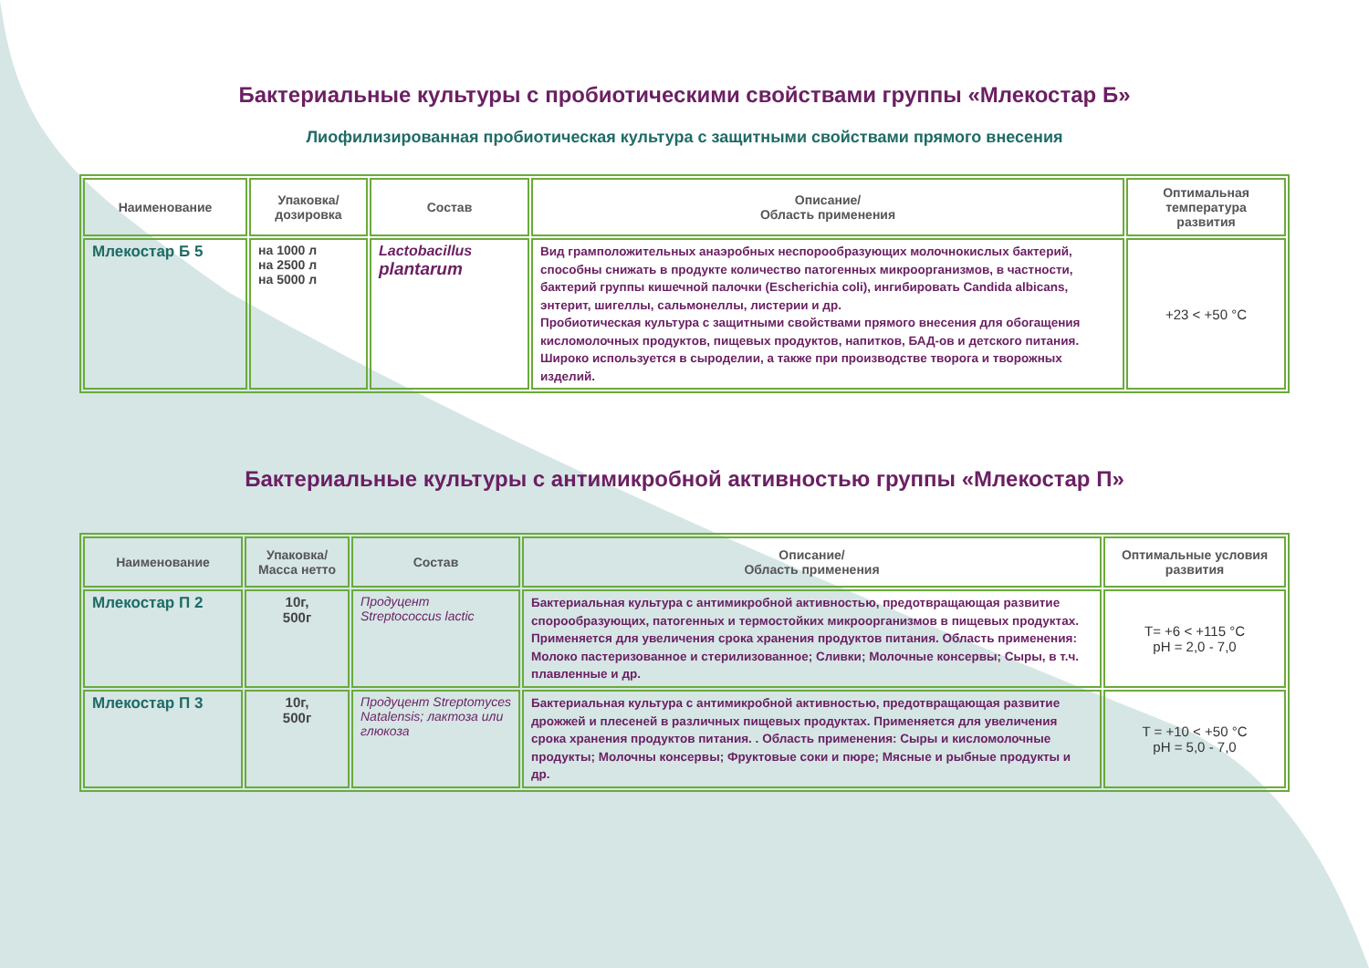Бактериальные культуры с пробиотическими свойствами группы «Млекостар Б»
Лиофилизированная пробиотическая культура с защитными свойствами прямого внесения
| Наименование | Упаковка/ дозировка | Состав | Описание/ Область применения | Оптимальная температура развития |
| --- | --- | --- | --- | --- |
| Млекостар Б 5 | на 1000 л на 2500 л на 5000 л | Lactobacillus plantarum | Вид грамположительных анаэробных неспорообразующих молочнокислых бактерий, способны снижать в продукте количество патогенных микроорганизмов, в частности, бактерий группы кишечной палочки (Escherichia coli), ингибировать Candida albicans, энтерит, шигеллы, сальмонеллы, листерии и др. Пробиотическая культура с защитными свойствами прямого внесения для обогащения кисломолочных продуктов, пищевых продуктов, напитков, БАД-ов и детского питания. Широко используется в сыроделии, а также при производстве творога и творожных изделий. | +23 < +50 °C |
Бактериальные культуры с антимикробной активностью группы «Млекостар П»
| Наименование | Упаковка/ Масса нетто | Состав | Описание/ Область применения | Оптимальные условия развития |
| --- | --- | --- | --- | --- |
| Млекостар П 2 | 10г, 500г | Продуцент Streptococcus lactic | Бактериальная культура с антимикробной активностью, предотвращающая развитие спорообразующих, патогенных и термостойких микроорганизмов в пищевых продуктах. Применяется для увеличения срока хранения продуктов питания. Область применения: Молоко пастеризованное и стерилизованное; Сливки; Молочные консервы; Сыры, в т.ч. плавленные и др. | T= +6 < +115 °C pH = 2,0 - 7,0 |
| Млекостар П 3 | 10г, 500г | Продуцент Streptomyces Natalensis; лактоза или глюкоза | Бактериальная культура с антимикробной активностью, предотвращающая развитие дрожжей и плесеней в различных пищевых продуктах. Применяется для увеличения срока хранения продуктов питания. . Область применения: Сыры и кисломолочные продукты; Молочны консервы; Фруктовые соки и пюре; Мясные и рыбные продукты и др. | T = +10 < +50 °C pH = 5,0 - 7,0 |